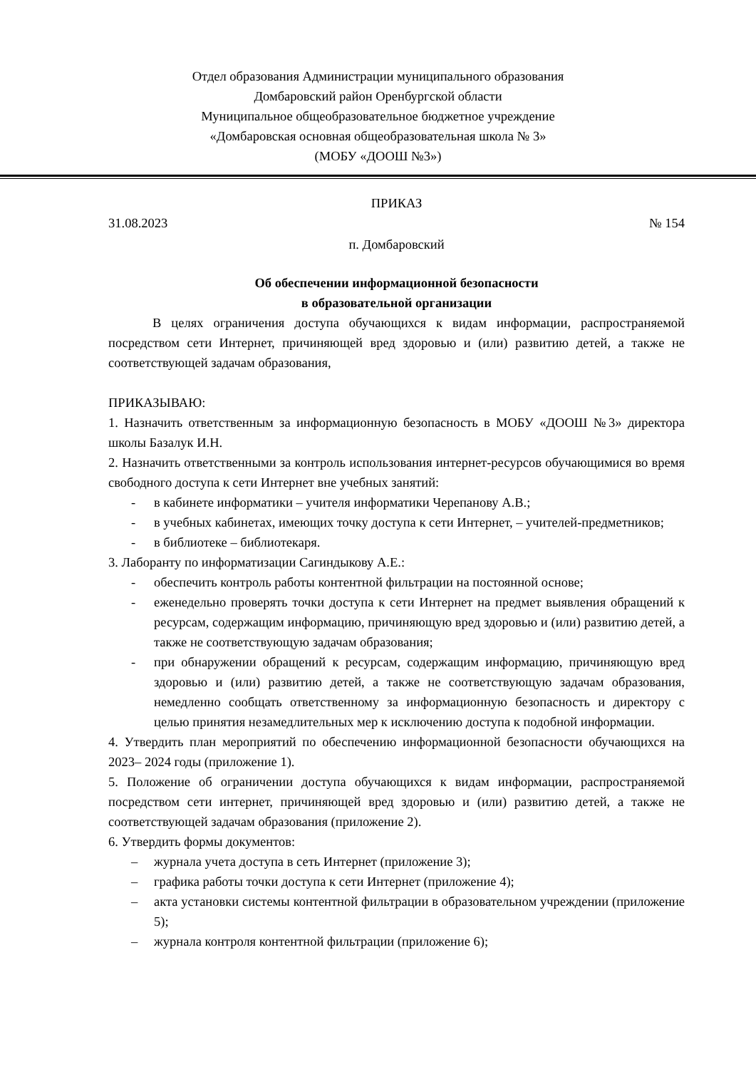Отдел образования Администрации муниципального образования
Домбаровский район Оренбургской области
Муниципальное общеобразовательное бюджетное учреждение
«Домбаровская основная общеобразовательная школа № 3»
(МОБУ «ДООШ №3»)
ПРИКАЗ
31.08.2023 № 154
п. Домбаровский
Об обеспечении информационной безопасности
в образовательной организации
В целях ограничения доступа обучающихся к видам информации, распространяемой посредством сети Интернет, причиняющей вред здоровью и (или) развитию детей, а также не соответствующей задачам образования,
ПРИКАЗЫВАЮ:
1. Назначить ответственным за информационную безопасность в МОБУ «ДООШ №3» директора школы Базалук И.Н.
2. Назначить ответственными за контроль использования интернет-ресурсов обучающимися во время свободного доступа к сети Интернет вне учебных занятий:
- в кабинете информатики – учителя информатики Черепанову А.В.;
- в учебных кабинетах, имеющих точку доступа к сети Интернет, – учителей-предметников;
- в библиотеке – библиотекаря.
3. Лаборанту по информатизации Сагиндыкову А.Е.:
- обеспечить контроль работы контентной фильтрации на постоянной основе;
- еженедельно проверять точки доступа к сети Интернет на предмет выявления обращений к ресурсам, содержащим информацию, причиняющую вред здоровью и (или) развитию детей, а также не соответствующую задачам образования;
- при обнаружении обращений к ресурсам, содержащим информацию, причиняющую вред здоровью и (или) развитию детей, а также не соответствующую задачам образования, немедленно сообщать ответственному за информационную безопасность и директору с целью принятия незамедлительных мер к исключению доступа к подобной информации.
4. Утвердить план мероприятий по обеспечению информационной безопасности обучающихся на 2023– 2024 годы (приложение 1).
5. Положение об ограничении доступа обучающихся к видам информации, распространяемой посредством сети интернет, причиняющей вред здоровью и (или) развитию детей, а также не соответствующей задачам образования (приложение 2).
6. Утвердить формы документов:
– журнала учета доступа в сеть Интернет (приложение 3);
– графика работы точки доступа к сети Интернет (приложение 4);
– акта установки системы контентной фильтрации в образовательном учреждении (приложение 5);
– журнала контроля контентной фильтрации (приложение 6);